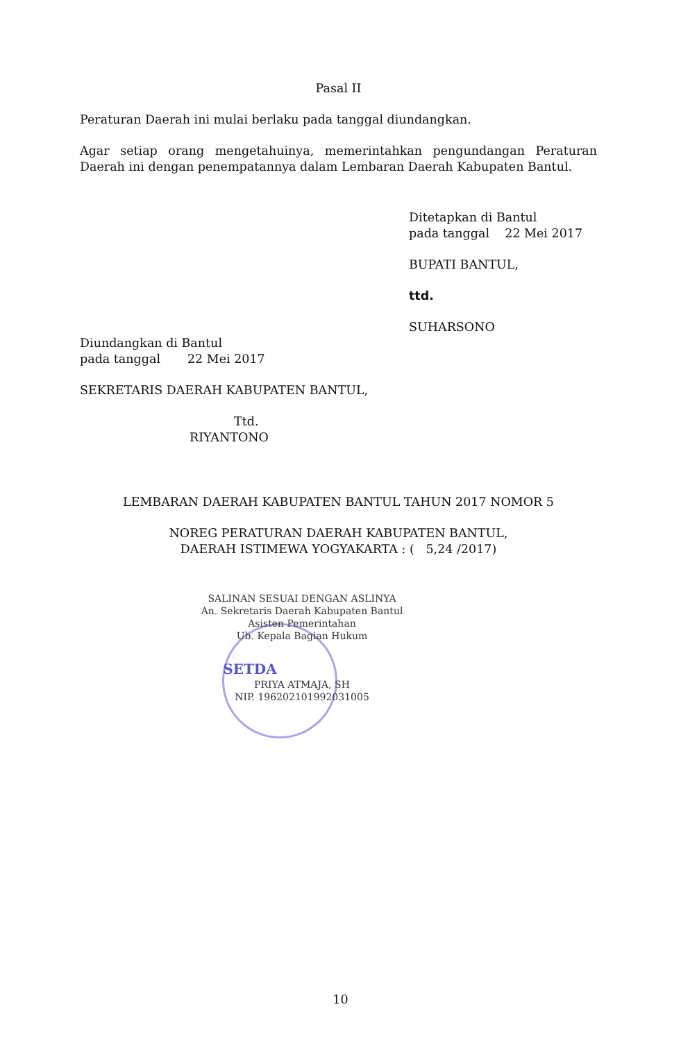Pasal II
Peraturan Daerah ini mulai berlaku pada tanggal diundangkan.
Agar setiap orang mengetahuinya, memerintahkan pengundangan Peraturan Daerah ini dengan penempatannya dalam Lembaran Daerah Kabupaten Bantul.
Ditetapkan di Bantul
pada tanggal 22 Mei 2017
BUPATI BANTUL,
ttd.
SUHARSONO
Diundangkan di Bantul
pada tanggal 22 Mei 2017
SEKRETARIS DAERAH KABUPATEN BANTUL,
Ttd.
RIYANTONO
LEMBARAN DAERAH KABUPATEN BANTUL TAHUN 2017 NOMOR 5
NOREG PERATURAN DAERAH KABUPATEN BANTUL,
DAERAH ISTIMEWA YOGYAKARTA : ( 5,24 /2017)
SALINAN SESUAI DENGAN ASLINYA
An. Sekretaris Daerah Kabupaten Bantul
Asisten Pemerintahan
Ub. Kepala Bagian Hukum
SETDA
PRIYA ATMAJA, SH
NIP. 196202101992031005
10